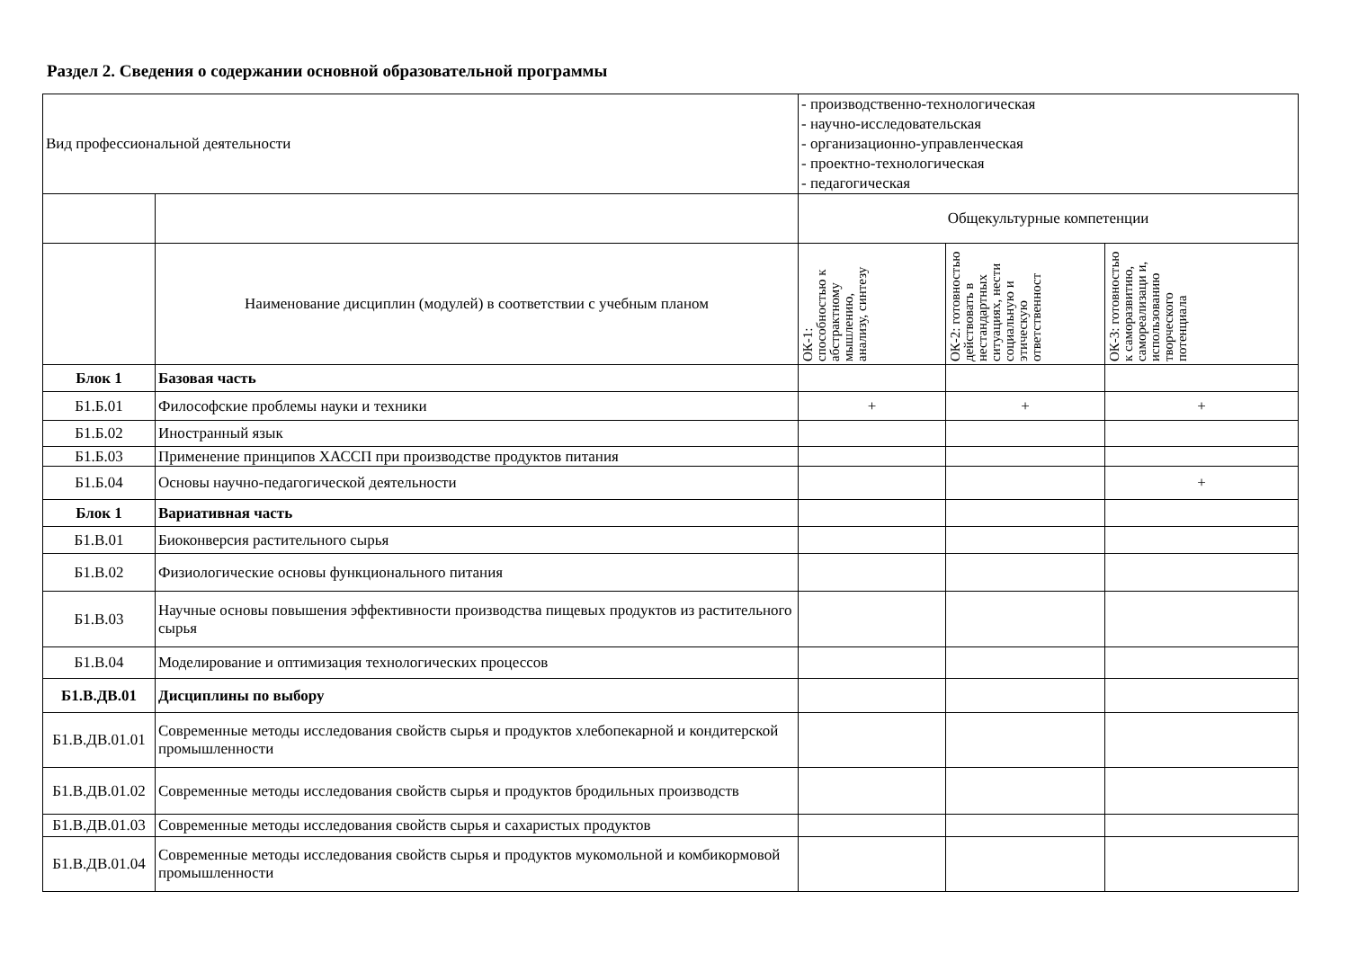Раздел 2. Сведения о содержании основной образовательной программы
| Вид профессиональной деятельности | | - производственно-технологическая - научно-исследовательская - организационно-управленческая - проектно-технологическая - педагогическая | | |
| | | Общекультурные компетенции | | |
| | Наименование дисциплин (модулей) в соответствии с учебным планом | ОК-1: способностью к абстрактному мышлению, анализу, синтезу | ОК-2: готовностью действовать в нестандартных ситуациях, нести социальную и этическую ответственност | ОК-3: готовностью к саморазвитию, самореализаци и, использованию творческого потенциала |
| Блок 1 | Базовая часть | | | |
| Б1.Б.01 | Философские проблемы науки и техники | + | + | + |
| Б1.Б.02 | Иностранный язык | | | |
| Б1.Б.03 | Применение принципов ХАССП при производстве продуктов питания | | | |
| Б1.Б.04 | Основы научно-педагогической деятельности | | | + |
| Блок 1 | Вариативная часть | | | |
| Б1.В.01 | Биоконверсия растительного сырья | | | |
| Б1.В.02 | Физиологические основы функционального питания | | | |
| Б1.В.03 | Научные основы повышения эффективности производства пищевых продуктов из растительного сырья | | | |
| Б1.В.04 | Моделирование и оптимизация технологических процессов | | | |
| Б1.В.ДВ.01 | Дисциплины по выбору | | | |
| Б1.В.ДВ.01.01 | Современные методы исследования свойств сырья и продуктов хлебопекарной и кондитерской промышленности | | | |
| Б1.В.ДВ.01.02 | Современные методы исследования свойств сырья и продуктов бродильных производств | | | |
| Б1.В.ДВ.01.03 | Современные методы исследования свойств сырья и сахаристых продуктов | | | |
| Б1.В.ДВ.01.04 | Современные методы исследования свойств сырья и продуктов мукомольной и комбикормовой промышленности | | | |